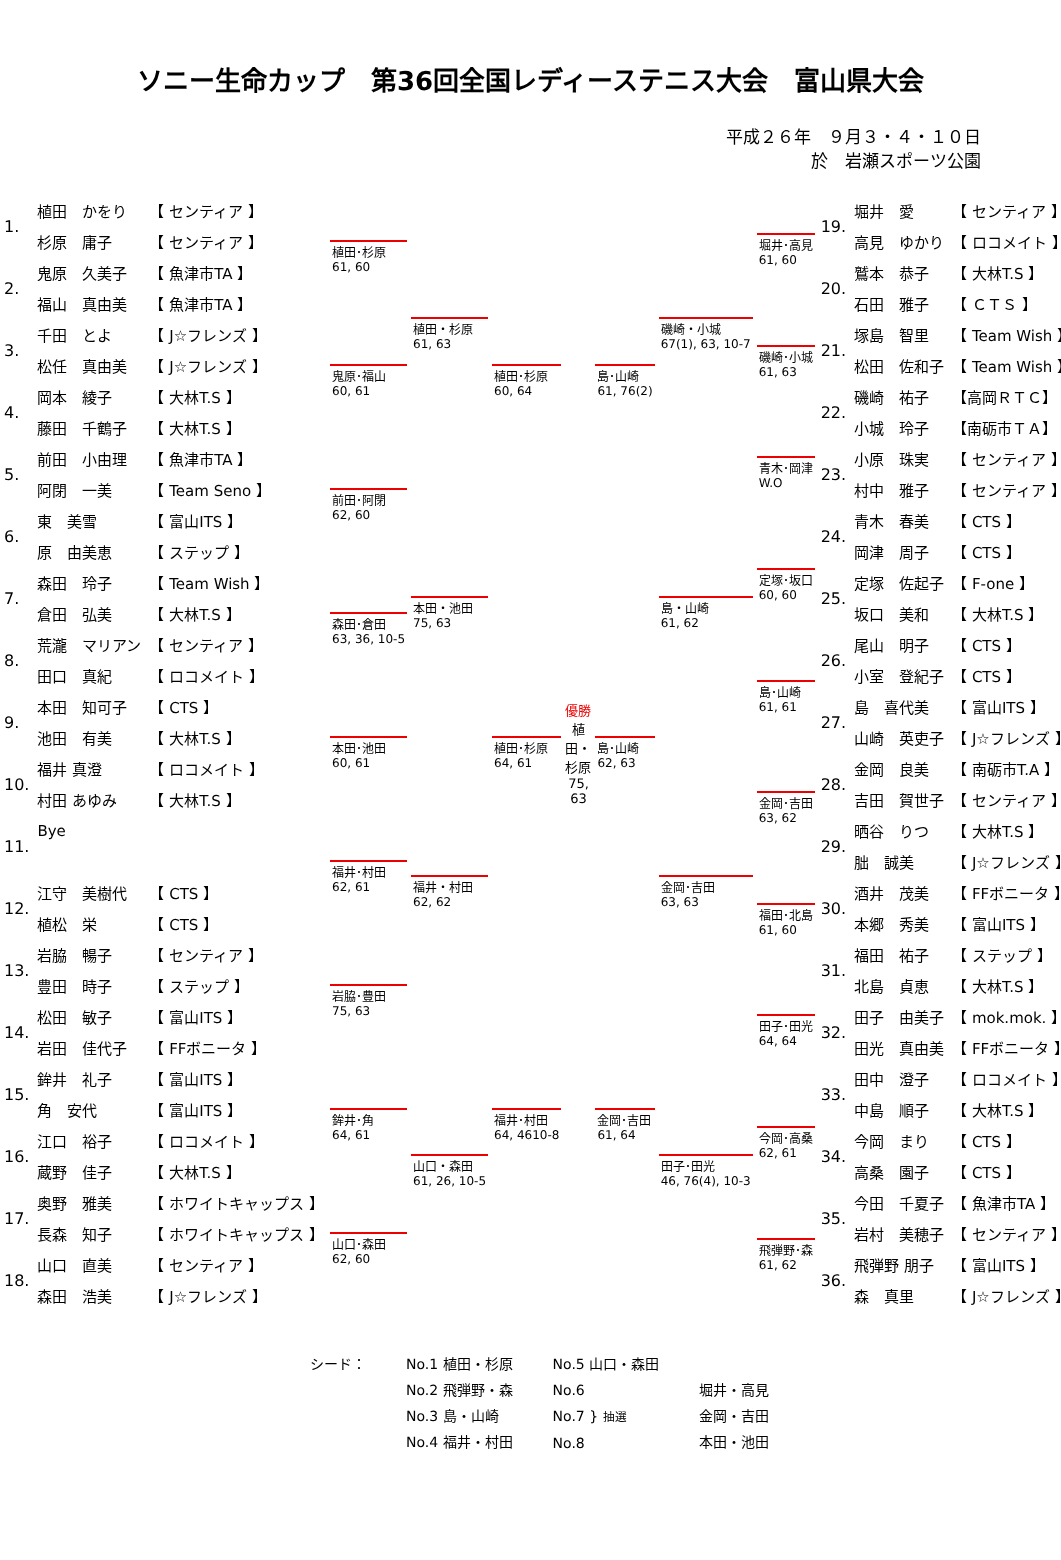ソニー生命カップ　第36回全国レディーステニス大会　富山県大会
平成２６年　９月３・４・１０日
於　岩瀬スポーツ公園
| 1. | 植田 かをり | 【 センティア 】 |
| | 杉原 庸子 | 【 センティア 】 |
| 2. | 鬼原 久美子 | 【 魚津市TA 】 |
| | 福山 真由美 | 【 魚津市TA 】 |
| 3. | 千田 とよ | 【 J☆フレンズ 】 |
| | 松任 真由美 | 【 J☆フレンズ 】 |
| 4. | 岡本 綾子 | 【 大林T.S 】 |
| | 藤田 千鶴子 | 【 大林T.S 】 |
| 5. | 前田 小由理 | 【 魚津市TA 】 |
| | 阿閉 一美 | 【 Team Seno 】 |
| 6. | 東 美雪 | 【 富山ITS 】 |
| | 原 由美恵 | 【 ステップ 】 |
| 7. | 森田 玲子 | 【 Team Wish 】 |
| | 倉田 弘美 | 【 大林T.S 】 |
| 8. | 荒瀧 マリアン | 【 センティア 】 |
| | 田口 真紀 | 【 ロコメイト 】 |
| 9. | 本田 知可子 | 【 CTS 】 |
| | 池田 有美 | 【 大林T.S 】 |
| 10. | 福井 真澄 | 【 ロコメイト 】 |
| | 村田 あゆみ | 【 大林T.S 】 |
| 11. | Bye | |
| 12. | 江守 美樹代 | 【 CTS 】 |
| | 植松 栄 | 【 CTS 】 |
| 13. | 岩脇 暢子 | 【 センティア 】 |
| | 豊田 時子 | 【 ステップ 】 |
| 14. | 松田 敏子 | 【 富山ITS 】 |
| | 岩田 佳代子 | 【 FFボニータ 】 |
| 15. | 鉾井 礼子 | 【 富山ITS 】 |
| | 角 安代 | 【 富山ITS 】 |
| 16. | 江口 裕子 | 【 ロコメイト 】 |
| | 蔵野 佳子 | 【 大林T.S 】 |
| 17. | 奥野 雅美 | 【 ホワイトキャップス 】 |
| | 長森 知子 | 【 ホワイトキャップス 】 |
| 18. | 山口 直美 | 【 センティア 】 |
| | 森田 浩美 | 【 J☆フレンズ 】 |
植田･杉原
61, 60
鬼原･福山
60, 61
前田･阿閉
62, 60
森田･倉田
63, 36, 10-5
本田･池田
60, 61
福井･村田
62, 61
岩脇･豊田
75, 63
鉾井･角
64, 61
山口･森田
62, 60
植田・杉原
61, 63
本田・池田
75, 63
福井・村田
62, 62
山口・森田
61, 26, 10-5
植田･杉原
60, 64
植田･杉原
64, 61
福井･村田
64, 4610-8
優勝
植田・杉原
75, 63
島･山崎
61, 76(2)
島･山崎
62, 63
金岡･吉田
61, 64
磯崎・小城
67(1), 63, 10-7
島・山崎
61, 62
金岡･吉田
63, 63
田子･田光
46, 76(4), 10-3
堀井･高見
61, 60
磯崎･小城
61, 63
青木･岡津
W.O
定塚･坂口
60, 60
島･山崎
61, 61
金岡･吉田
63, 62
福田･北島
61, 60
田子･田光
64, 64
今岡･高桑
62, 61
飛弾野･森
61, 62
| 19. | 堀井 愛 | 【 センティア 】 |
| | 高見 ゆかり | 【 ロコメイト 】 |
| 20. | 鷲本 恭子 | 【 大林T.S 】 |
| | 石田 雅子 | 【 ＣＴＳ 】 |
| 21. | 塚島 智里 | 【 Team Wish 】 |
| | 松田 佐和子 | 【 Team Wish 】 |
| 22. | 磯崎 祐子 | 【高岡ＲＴＣ】 |
| | 小城 玲子 | 【南砺市ＴＡ】 |
| 23. | 小原 珠実 | 【 センティア 】 |
| | 村中 雅子 | 【 センティア 】 |
| 24. | 青木 春美 | 【 CTS 】 |
| | 岡津 周子 | 【 CTS 】 |
| 25. | 定塚 佐起子 | 【 F-one 】 |
| | 坂口 美和 | 【 大林T.S 】 |
| 26. | 尾山 明子 | 【 CTS 】 |
| | 小室 登紀子 | 【 CTS 】 |
| 27. | 島 喜代美 | 【 富山ITS 】 |
| | 山崎 英吏子 | 【 J☆フレンズ 】 |
| 28. | 金岡 良美 | 【 南砺市T.A 】 |
| | 吉田 賀世子 | 【 センティア 】 |
| 29. | 晒谷 りつ | 【 大林T.S 】 |
| | 朏 誠美 | 【 J☆フレンズ 】 |
| 30. | 酒井 茂美 | 【 FFボニータ 】 |
| | 本郷 秀美 | 【 富山ITS 】 |
| 31. | 福田 祐子 | 【 ステップ 】 |
| | 北島 貞恵 | 【 大林T.S 】 |
| 32. | 田子 由美子 | 【 mok.mok. 】 |
| | 田光 真由美 | 【 FFボニータ 】 |
| 33. | 田中 澄子 | 【 ロコメイト 】 |
| | 中島 順子 | 【 大林T.S 】 |
| 34. | 今岡 まり | 【 CTS 】 |
| | 高桑 園子 | 【 CTS 】 |
| 35. | 今田 千夏子 | 【 魚津市TA 】 |
| | 岩村 美穂子 | 【 センティア 】 |
| 36. | 飛弾野 朋子 | 【 富山ITS 】 |
| | 森 真里 | 【 J☆フレンズ 】 |
シード： No.1 植田・杉原
No.2 飛弾野・森
No.3 島・山崎
No.4 福井・村田
No.5 山口・森田
No.6
No.7 } 抽選
No.8
堀井・高見
金岡・吉田
本田・池田